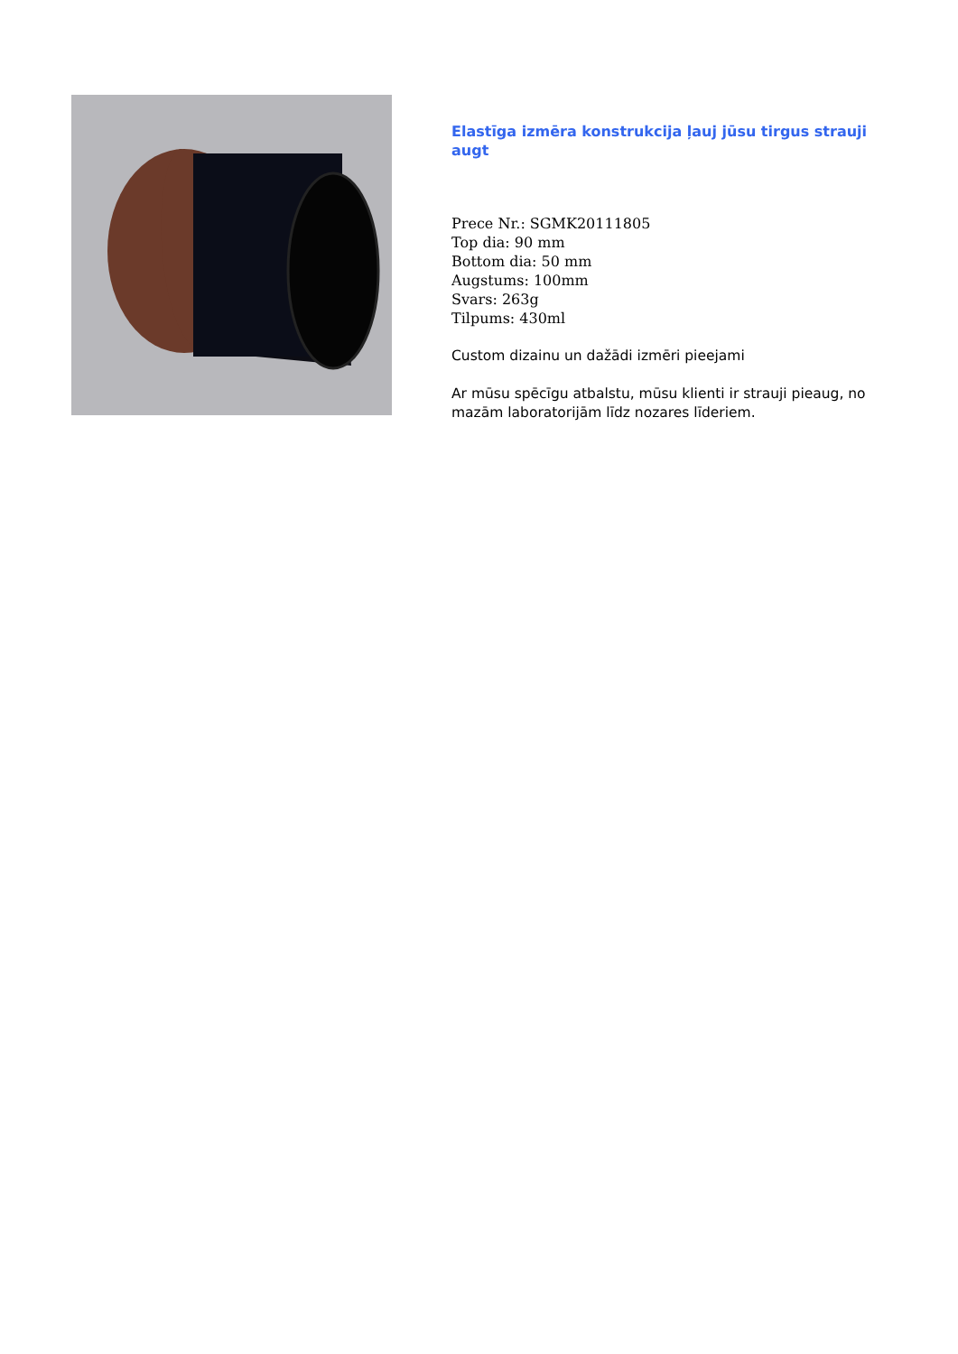Elastīga izmēra konstrukcija ļauj jūsu tirgus strauji augt
Prece Nr.: SGMK20111805
Top dia: 90 mm
Bottom dia: 50 mm
Augstums: 100mm
Svars: 263g
Tilpums: 430ml
Custom dizainu un dažādi izmēri pieejami
Ar mūsu spēcīgu atbalstu, mūsu klienti ir strauji pieaug, no mazām laboratorijām līdz nozares līderiem.